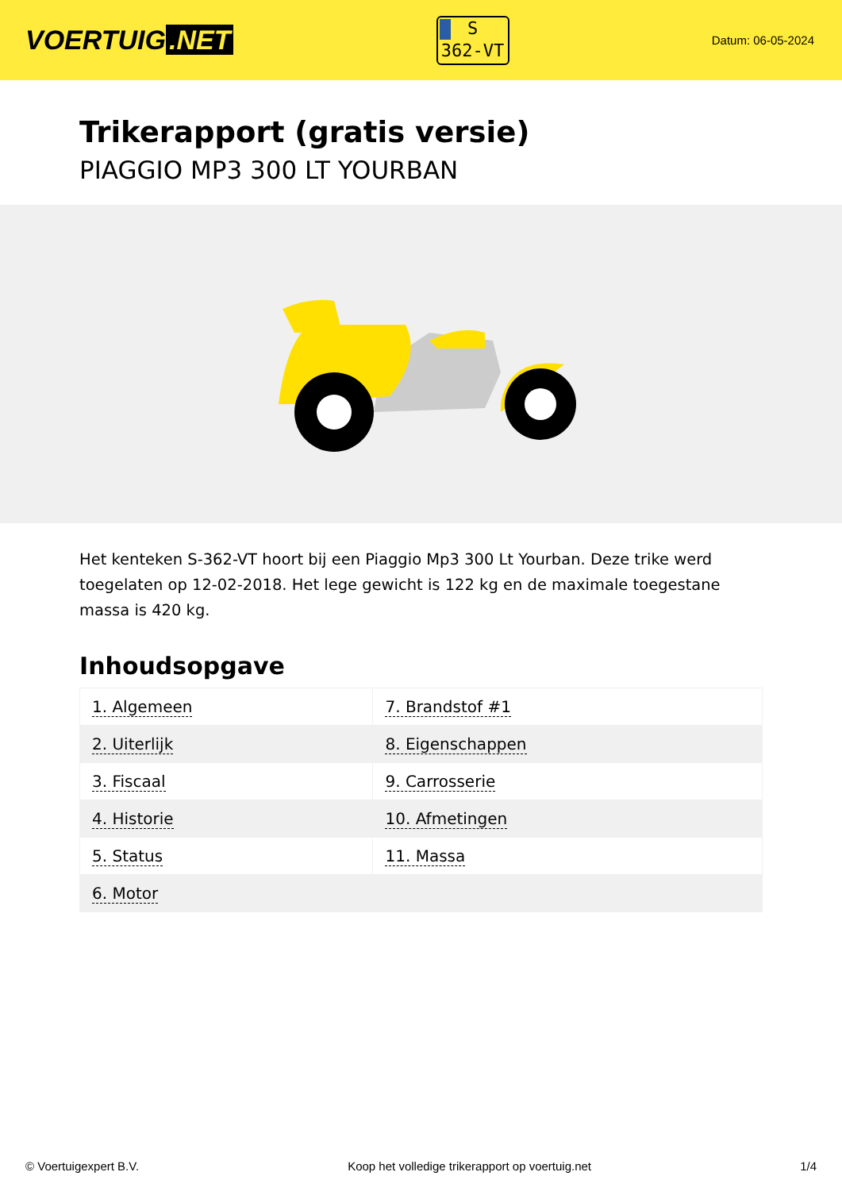VOERTUIG.NET
S
362-VT
Datum: 06-05-2024
Trikerapport (gratis versie)
PIAGGIO MP3 300 LT YOURBAN
Het kenteken S-362-VT hoort bij een Piaggio Mp3 300 Lt Yourban. Deze trike werd toegelaten op 12-02-2018. Het lege gewicht is 122 kg en de maximale toegestane massa is 420 kg.
Inhoudsopgave
| 1. Algemeen | 7. Brandstof #1 |
| 2. Uiterlijk | 8. Eigenschappen |
| 3. Fiscaal | 9. Carrosserie |
| 4. Historie | 10. Afmetingen |
| 5. Status | 11. Massa |
| 6. Motor | |
© Voertuigexpert B.V. Koop het volledige trikerapport op voertuig.net 1/4